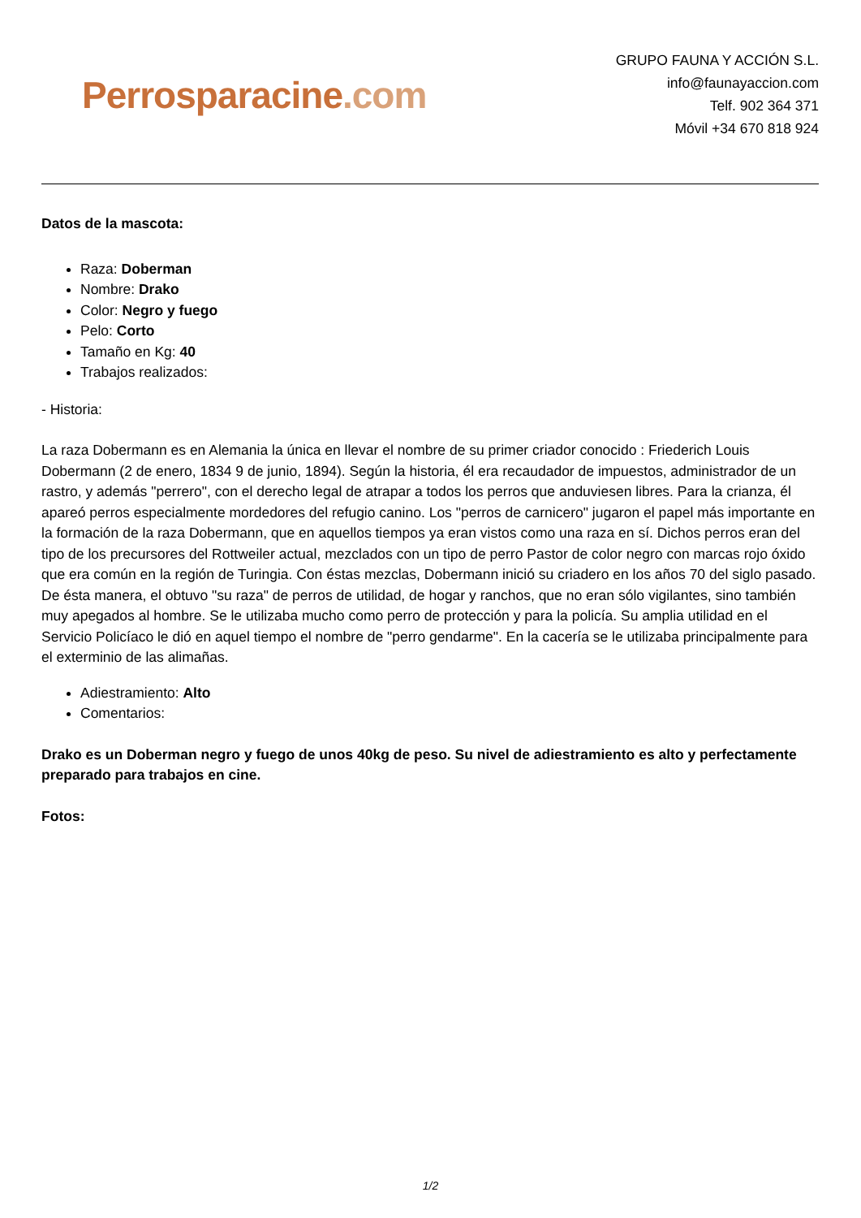Perrosparacine.com
GRUPO FAUNA Y ACCIÓN S.L.
info@faunayaccion.com
Telf. 902 364 371
Móvil +34 670 818 924
Datos de la mascota:
Raza: Doberman
Nombre: Drako
Color: Negro y fuego
Pelo: Corto
Tamaño en Kg: 40
Trabajos realizados:
- Historia:
La raza Dobermann es en Alemania la única en llevar el nombre de su primer criador conocido : Friederich Louis Dobermann (2 de enero, 1834 9 de junio, 1894). Según la historia, él era recaudador de impuestos, administrador de un rastro, y además "perrero", con el derecho legal de atrapar a todos los perros que anduviesen libres. Para la crianza, él apareó perros especialmente mordedores del refugio canino. Los "perros de carnicero" jugaron el papel más importante en la formación de la raza Dobermann, que en aquellos tiempos ya eran vistos como una raza en sí. Dichos perros eran del tipo de los precursores del Rottweiler actual, mezclados con un tipo de perro Pastor de color negro con marcas rojo óxido que era común en la región de Turingia. Con éstas mezclas, Dobermann inició su criadero en los años 70 del siglo pasado. De ésta manera, el obtuvo "su raza" de perros de utilidad, de hogar y ranchos, que no eran sólo vigilantes, sino también muy apegados al hombre. Se le utilizaba mucho como perro de protección y para la policía. Su amplia utilidad en el Servicio Policíaco le dió en aquel tiempo el nombre de "perro gendarme". En la cacería se le utilizaba principalmente para el exterminio de las alimañas.
Adiestramiento: Alto
Comentarios:
Drako es un Doberman negro y fuego de unos 40kg de peso. Su nivel de adiestramiento es alto y perfectamente preparado para trabajos en cine.
Fotos:
1/2